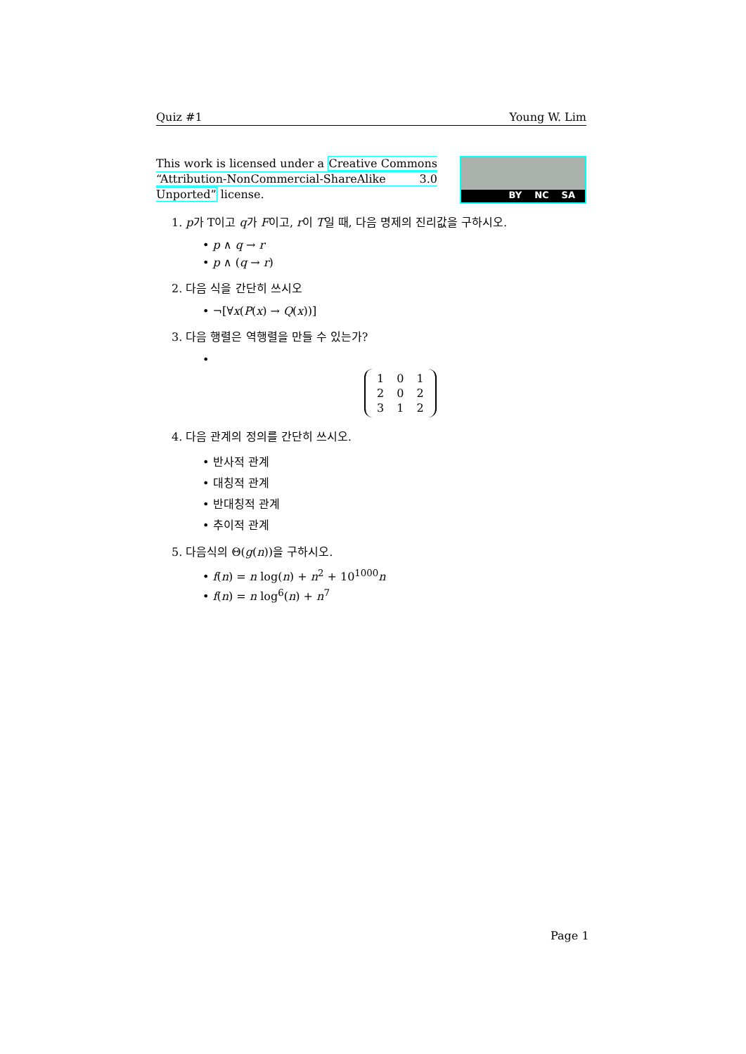Quiz #1 Young W. Lim
This work is licensed under a Creative Commons “Attribution-NonCommercial-ShareAlike 3.0 Unported” license.
BY NC SA
1. p가 T이고 q가 F이고, r이 T일 때, 다음 명제의 진리값을 구하시오.
• p ∧ q → r
• p ∧ (q → r)
2. 다음 식을 간단히 쓰시오
• ¬[∀x(P(x) → Q(x))]
3. 다음 행렬은 역행렬을 만들 수 있는가?
•
| 1 | 0 | 1 |
| 2 | 0 | 2 |
| 3 | 1 | 2 |
4. 다음 관계의 정의를 간단히 쓰시오.
• 반사적 관계
• 대칭적 관계
• 반대칭적 관계
• 추이적 관계
5. 다음식의 Θ(g(n))을 구하시오.
• f(n) = n log(n) + n<sup>2</sup> + 10<sup>1000</sup>n
• f(n) = n log<sup>6</sup>(n) + n<sup>7</sup>
Page 1